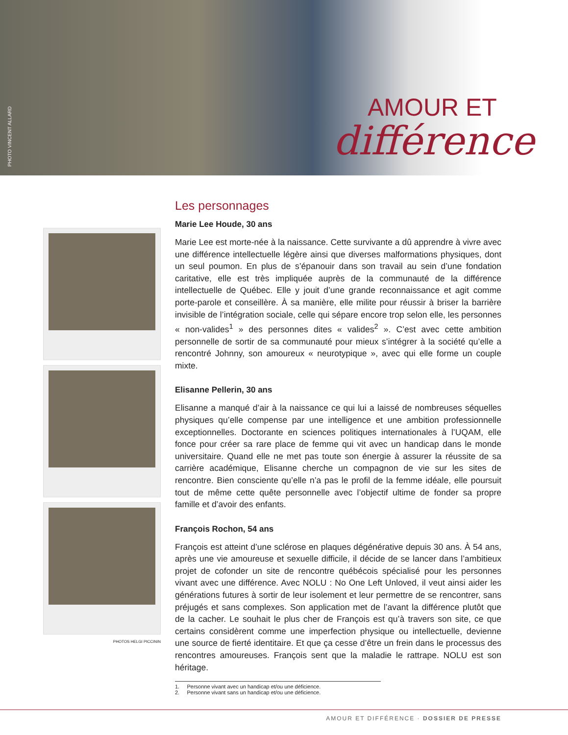PHOTO VINCENT ALLARD
AMOUR ET
différence
PHOTOS HELGI PICCININ
Les personnages
Marie Lee Houde, 30 ans
Marie Lee est morte-née à la naissance. Cette survivante a dû apprendre à vivre avec une différence intellectuelle légère ainsi que diverses malformations physiques, dont un seul poumon. En plus de s’épanouir dans son travail au sein d’une fondation caritative, elle est très impliquée auprès de la communauté de la différence intellectuelle de Québec. Elle y jouit d’une grande reconnaissance et agit comme porte-parole et conseillère. À sa manière, elle milite pour réussir à briser la barrière invisible de l’intégration sociale, celle qui sépare encore trop selon elle, les personnes « non-valides<sup>1</sup> » des personnes dites « valides<sup>2</sup> ». C’est avec cette ambition personnelle de sortir de sa communauté pour mieux s’intégrer à la société qu’elle a rencontré Johnny, son amoureux « neurotypique », avec qui elle forme un couple mixte.
Elisanne Pellerin, 30 ans
Elisanne a manqué d’air à la naissance ce qui lui a laissé de nombreuses séquelles physiques qu’elle compense par une intelligence et une ambition professionnelle exceptionnelles. Doctorante en sciences politiques internationales à l’UQAM, elle fonce pour créer sa rare place de femme qui vit avec un handicap dans le monde universitaire. Quand elle ne met pas toute son énergie à assurer la réussite de sa carrière académique, Elisanne cherche un compagnon de vie sur les sites de rencontre. Bien consciente qu’elle n’a pas le profil de la femme idéale, elle poursuit tout de même cette quête personnelle avec l’objectif ultime de fonder sa propre famille et d’avoir des enfants.
François Rochon, 54 ans
François est atteint d’une sclérose en plaques dégénérative depuis 30 ans. À 54 ans, après une vie amoureuse et sexuelle difficile, il décide de se lancer dans l’ambitieux projet de cofonder un site de rencontre québécois spécialisé pour les personnes vivant avec une différence. Avec NOLU : No One Left Unloved, il veut ainsi aider les générations futures à sortir de leur isolement et leur permettre de se rencontrer, sans préjugés et sans complexes. Son application met de l’avant la différence plutôt que de la cacher. Le souhait le plus cher de François est qu’à travers son site, ce que certains considèrent comme une imperfection physique ou intellectuelle, devienne une source de fierté identitaire. Et que ça cesse d’être un frein dans le processus des rencontres amoureuses. François sent que la maladie le rattrape. NOLU est son héritage.
1. Personne vivant avec un handicap et/ou une déficience.
2. Personne vivant sans un handicap et/ou une déficience.
AMOUR ET DIFFÉRENCE · DOSSIER DE PRESSE